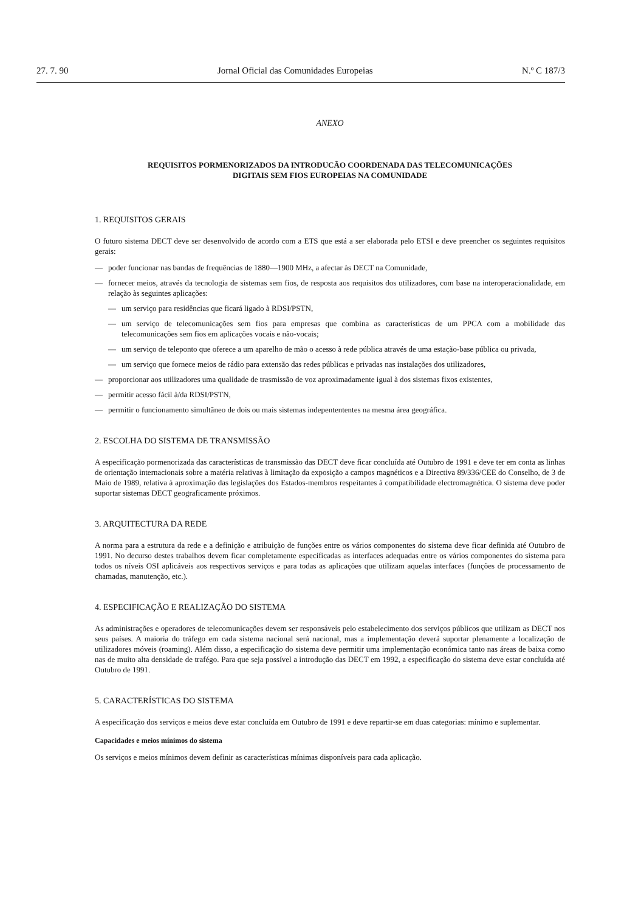27. 7. 90 Jornal Oficial das Comunidades Europeias N.º C 187/3
ANEXO
REQUISITOS PORMENORIZADOS DA INTRODUCÃO COORDENADA DAS TELECOMUNICAÇÕES
DIGITAIS SEM FIOS EUROPEIAS NA COMUNIDADE
1. REQUISITOS GERAIS
O futuro sistema DECT deve ser desenvolvido de acordo com a ETS que está a ser elaborada pelo ETSI e deve preencher os seguintes requisitos gerais:
— poder funcionar nas bandas de frequências de 1880—1900 MHz, a afectar às DECT na Comunidade,
— fornecer meios, através da tecnologia de sistemas sem fios, de resposta aos requisitos dos utilizadores, com base na interoperacionalidade, em relação às seguintes aplicações:
— um serviço para residências que ficará ligado à RDSI/PSTN,
— um serviço de telecomunicações sem fios para empresas que combina as características de um PPCA com a mobilidade das telecomunicações sem fios em aplicações vocais e não-vocais;
— um serviço de teleponto que oferece a um aparelho de mão o acesso à rede pública através de uma estação-base pública ou privada,
— um serviço que fornece meios de rádio para extensão das redes públicas e privadas nas instalações dos utilizadores,
— proporcionar aos utilizadores uma qualidade de trasmissão de voz aproximadamente igual à dos sistemas fixos existentes,
— permitir acesso fácil à/da RDSI/PSTN,
— permitir o funcionamento simultâneo de dois ou mais sistemas indepentententes na mesma área geográfica.
2. ESCOLHA DO SISTEMA DE TRANSMISSÃO
A especificação pormenorizada das características de transmissão das DECT deve ficar concluída até Outubro de 1991 e deve ter em conta as linhas de orientação internacionais sobre a matéria relativas à limitação da exposição a campos magnéticos e a Directiva 89/336/CEE do Conselho, de 3 de Maio de 1989, relativa à aproximação das legislações dos Estados-membros respeitantes à compatibilidade electromagnética. O sistema deve poder suportar sistemas DECT geograficamente próximos.
3. ARQUITECTURA DA REDE
A norma para a estrutura da rede e a definição e atribuição de funções entre os vários componentes do sistema deve ficar definida até Outubro de 1991. No decurso destes trabalhos devem ficar completamente especificadas as interfaces adequadas entre os vários componentes do sistema para todos os níveis OSI aplicáveis aos respectivos serviços e para todas as aplicações que utilizam aquelas interfaces (funções de processamento de chamadas, manutenção, etc.).
4. ESPECIFICAÇÃO E REALIZAÇÃO DO SISTEMA
As administrações e operadores de telecomunicações devem ser responsáveis pelo estabelecimento dos serviços públicos que utilizam as DECT nos seus países. A maioria do tráfego em cada sistema nacional será nacional, mas a implementação deverá suportar plenamente a localização de utilizadores móveis (roaming). Além disso, a especificação do sistema deve permitir uma implementação económica tanto nas áreas de baixa como nas de muito alta densidade de trafégo. Para que seja possível a introdução das DECT em 1992, a especificação do sistema deve estar concluída até Outubro de 1991.
5. CARACTERÍSTICAS DO SISTEMA
A especificação dos serviços e meios deve estar concluída em Outubro de 1991 e deve repartir-se em duas categorias: mínimo e suplementar.
Capacidades e meios mínimos do sistema
Os serviços e meios mínimos devem definir as características mínimas disponíveis para cada aplicação.